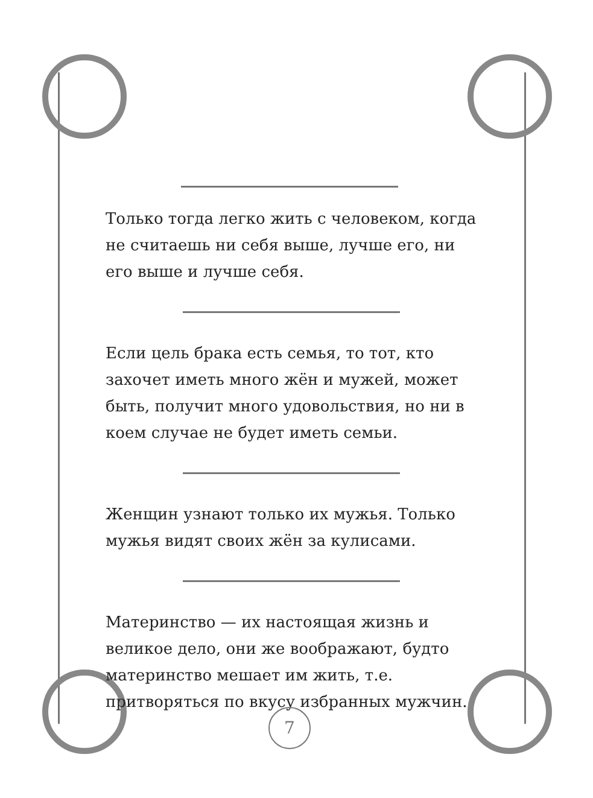Только тогда легко жить с человеком, когда не считаешь ни себя выше, лучше его, ни его выше и лучше себя.
Если цель брака есть семья, то тот, кто захочет иметь много жён и мужей, может быть, получит много удовольствия, но ни в коем случае не будет иметь семьи.
Женщин узнают только их мужья. Только мужья видят своих жён за кулисами.
Материнство — их настоящая жизнь и великое дело, они же воображают, будто материнство мешает им жить, т.е. притворяться по вкусу избранных мужчин.
7